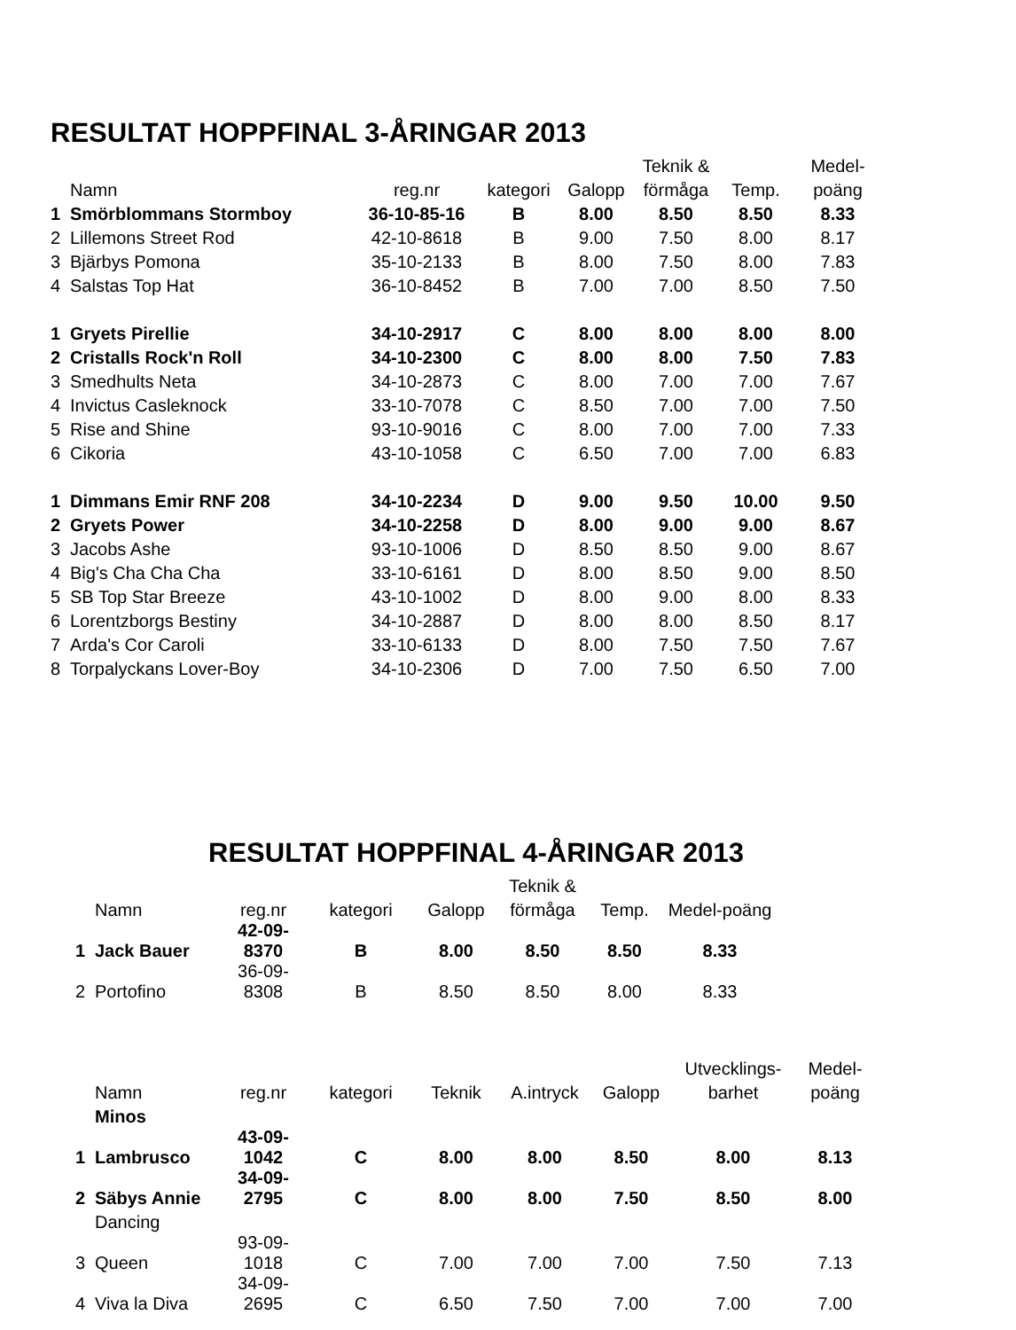RESULTAT HOPPFINAL 3-ÅRINGAR 2013
| | | | | | Teknik & | | Medel- |
| --- | --- | --- | --- | --- | --- | --- | --- |
| | Namn | reg.nr | kategori | Galopp | förmåga | Temp. | poäng |
| 1 | Smörblommans Stormboy | 36-10-85-16 | B | 8.00 | 8.50 | 8.50 | 8.33 |
| 2 | Lillemons Street Rod | 42-10-8618 | B | 9.00 | 7.50 | 8.00 | 8.17 |
| 3 | Bjärbys Pomona | 35-10-2133 | B | 8.00 | 7.50 | 8.00 | 7.83 |
| 4 | Salstas Top Hat | 36-10-8452 | B | 7.00 | 7.00 | 8.50 | 7.50 |
| 1 | Gryets Pirellie | 34-10-2917 | C | 8.00 | 8.00 | 8.00 | 8.00 |
| 2 | Cristalls Rock'n Roll | 34-10-2300 | C | 8.00 | 8.00 | 7.50 | 7.83 |
| 3 | Smedhults Neta | 34-10-2873 | C | 8.00 | 7.00 | 7.00 | 7.67 |
| 4 | Invictus Casleknock | 33-10-7078 | C | 8.50 | 7.00 | 7.00 | 7.50 |
| 5 | Rise and Shine | 93-10-9016 | C | 8.00 | 7.00 | 7.00 | 7.33 |
| 6 | Cikoria | 43-10-1058 | C | 6.50 | 7.00 | 7.00 | 6.83 |
| 1 | Dimmans Emir RNF 208 | 34-10-2234 | D | 9.00 | 9.50 | 10.00 | 9.50 |
| 2 | Gryets Power | 34-10-2258 | D | 8.00 | 9.00 | 9.00 | 8.67 |
| 3 | Jacobs Ashe | 93-10-1006 | D | 8.50 | 8.50 | 9.00 | 8.67 |
| 4 | Big's Cha Cha Cha | 33-10-6161 | D | 8.00 | 8.50 | 9.00 | 8.50 |
| 5 | SB Top Star Breeze | 43-10-1002 | D | 8.00 | 9.00 | 8.00 | 8.33 |
| 6 | Lorentzborgs Bestiny | 34-10-2887 | D | 8.00 | 8.00 | 8.50 | 8.17 |
| 7 | Arda's Cor Caroli | 33-10-6133 | D | 8.00 | 7.50 | 7.50 | 7.67 |
| 8 | Torpalyckans Lover-Boy | 34-10-2306 | D | 7.00 | 7.50 | 6.50 | 7.00 |
RESULTAT HOPPFINAL 4-ÅRINGAR 2013
| | | | | | Teknik & | | |
| --- | --- | --- | --- | --- | --- | --- | --- |
| | Namn | reg.nr | kategori | Galopp | förmåga | Temp. | Medel-poäng |
| 1 | Jack Bauer | 42-09-8370 | B | 8.00 | 8.50 | 8.50 | 8.33 |
| 2 | Portofino | 36-09-8308 | B | 8.50 | 8.50 | 8.00 | 8.33 |
| | | | | | | | Utvecklings- | Medel- |
| --- | --- | --- | --- | --- | --- | --- | --- | --- |
| | Namn | reg.nr | kategori | Teknik | A.intryck | Galopp | barhet | poäng |
| | Minos | | | | | | | |
| 1 | Lambrusco | 43-09-1042 | C | 8.00 | 8.00 | 8.50 | 8.00 | 8.13 |
| 2 | Säbys Annie | 34-09-2795 | C | 8.00 | 8.00 | 7.50 | 8.50 | 8.00 |
| | Dancing | | | | | | | |
| 3 | Queen | 93-09-1018 | C | 7.00 | 7.00 | 7.00 | 7.50 | 7.13 |
| 4 | Viva la Diva | 34-09-2695 | C | 6.50 | 7.50 | 7.00 | 7.00 | 7.00 |